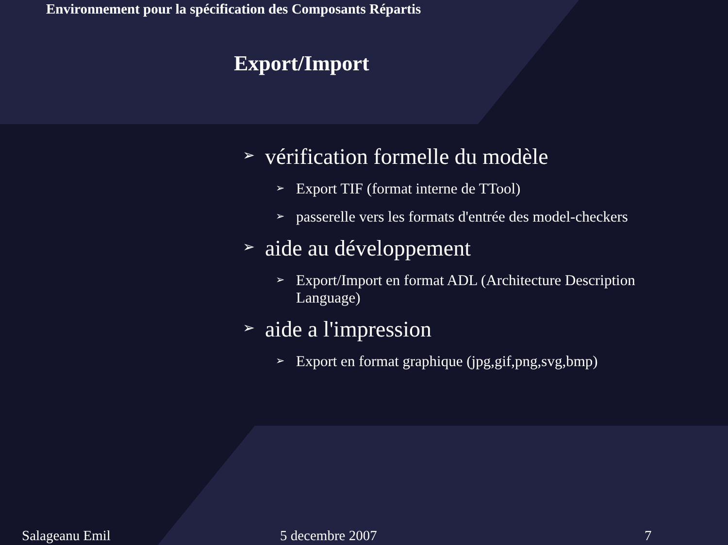Environnement pour la spécification des Composants Répartis
Export/Import
➢ vérification formelle du modèle
➢ Export TIF (format interne de TTool)
➢ passerelle vers les formats d'entrée des model-checkers
➢ aide au développement
➢ Export/Import en format ADL (Architecture Description Language)
➢ aide a l'impression
➢ Export en format graphique (jpg,gif,png,svg,bmp)
Salageanu Emil 5 decembre 2007 7